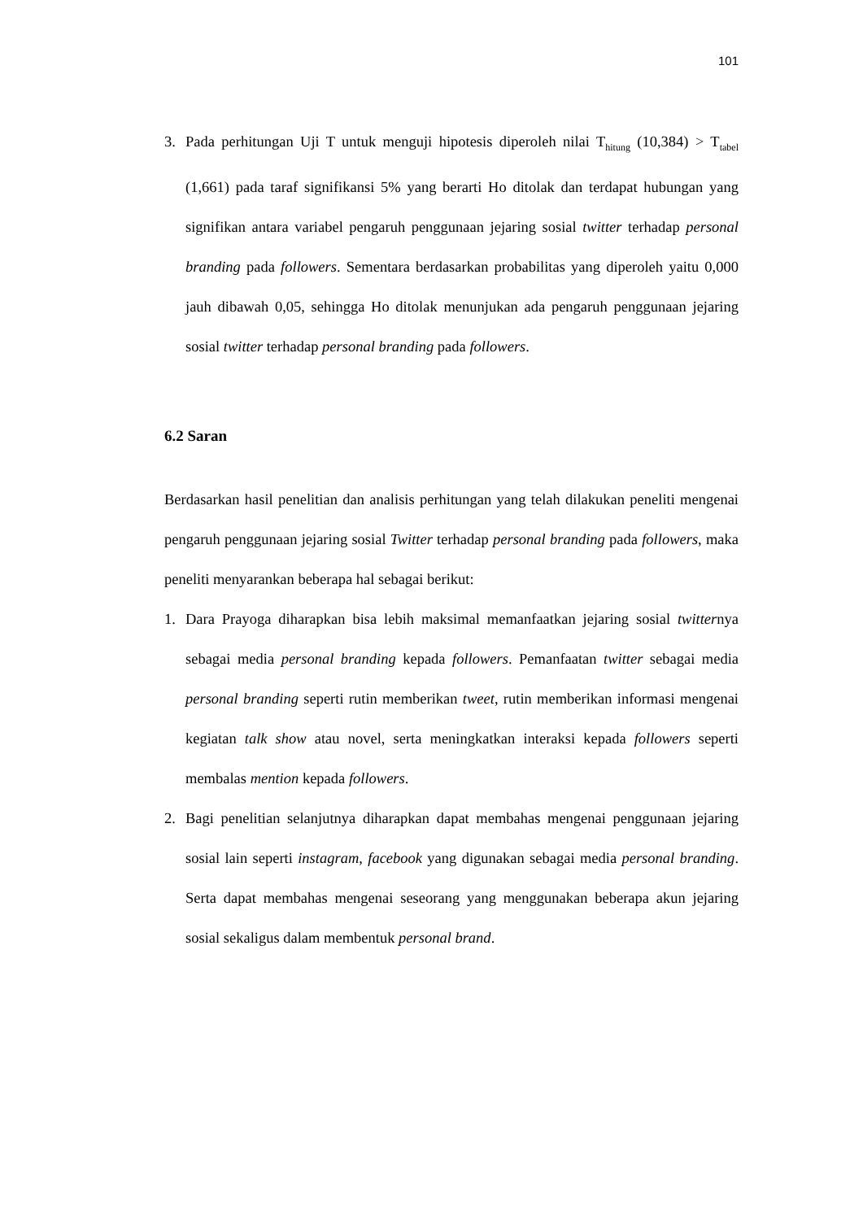101
3. Pada perhitungan Uji T untuk menguji hipotesis diperoleh nilai T<sub>hitung</sub> (10,384) > T<sub>tabel</sub> (1,661) pada taraf signifikansi 5% yang berarti Ho ditolak dan terdapat hubungan yang signifikan antara variabel pengaruh penggunaan jejaring sosial twitter terhadap personal branding pada followers. Sementara berdasarkan probabilitas yang diperoleh yaitu 0,000 jauh dibawah 0,05, sehingga Ho ditolak menunjukan ada pengaruh penggunaan jejaring sosial twitter terhadap personal branding pada followers.
6.2 Saran
Berdasarkan hasil penelitian dan analisis perhitungan yang telah dilakukan peneliti mengenai pengaruh penggunaan jejaring sosial Twitter terhadap personal branding pada followers, maka peneliti menyarankan beberapa hal sebagai berikut:
1. Dara Prayoga diharapkan bisa lebih maksimal memanfaatkan jejaring sosial twitternya sebagai media personal branding kepada followers. Pemanfaatan twitter sebagai media personal branding seperti rutin memberikan tweet, rutin memberikan informasi mengenai kegiatan talk show atau novel, serta meningkatkan interaksi kepada followers seperti membalas mention kepada followers.
2. Bagi penelitian selanjutnya diharapkan dapat membahas mengenai penggunaan jejaring sosial lain seperti instagram, facebook yang digunakan sebagai media personal branding. Serta dapat membahas mengenai seseorang yang menggunakan beberapa akun jejaring sosial sekaligus dalam membentuk personal brand.